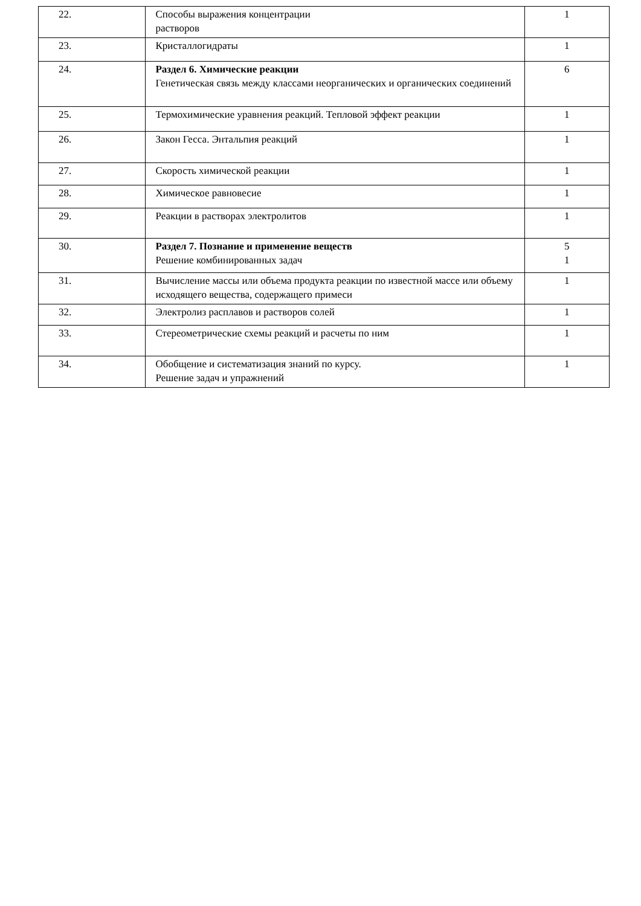| 22. | Способы выражения концентрации растворов | 1 |
| 23. | Кристаллогидраты | 1 |
| 24. | Раздел 6. Химические реакции Генетическая связь между классами неорганических и органических соединений | 6 |
| 25. | Термохимические уравнения реакций. Тепловой эффект реакции | 1 |
| 26. | Закон Гесса. Энтальпия реакций | 1 |
| 27. | Скорость химической реакции | 1 |
| 28. | Химическое равновесие | 1 |
| 29. | Реакции в растворах электролитов | 1 |
| 30. | Раздел 7. Познание и применение веществ Решение комбинированных задач | 5 1 |
| 31. | Вычисление массы или объема продукта реакции по известной массе или объему исходящего вещества, содержащего примеси | 1 |
| 32. | Электролиз расплавов и растворов солей | 1 |
| 33. | Стереометрические схемы реакций и расчеты по ним | 1 |
| 34. | Обобщение и систематизация знаний по курсу. Решение задач и упражнений | 1 |